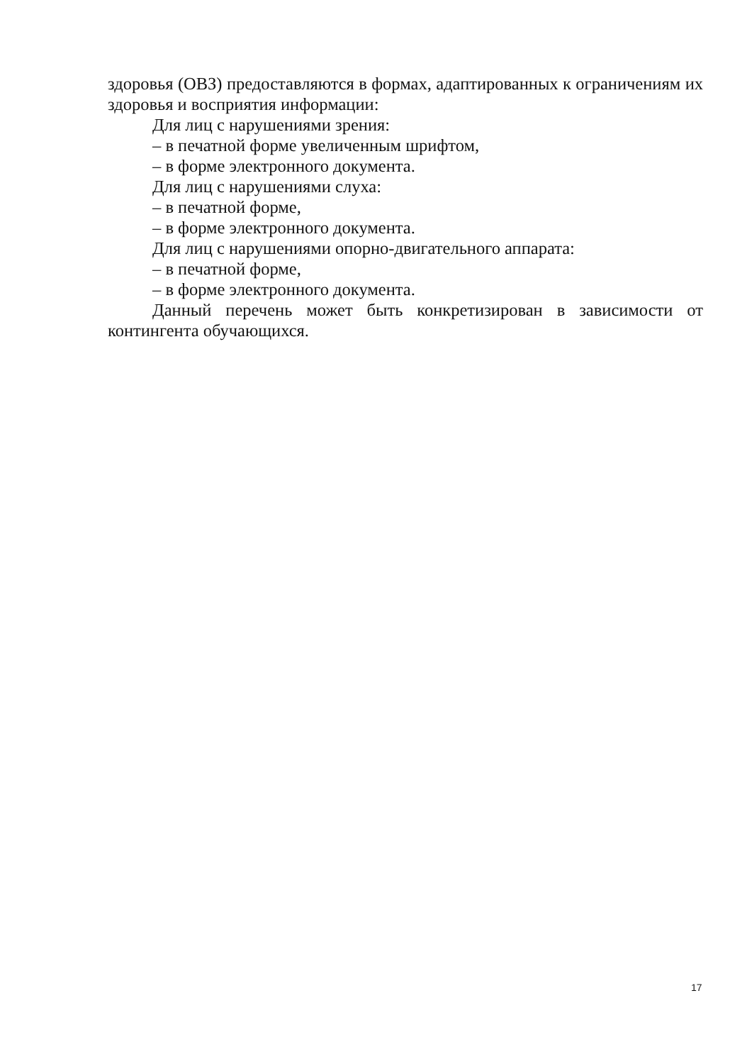здоровья (ОВЗ) предоставляются в формах, адаптированных к ограничениям их здоровья и восприятия информации:
Для лиц с нарушениями зрения:
– в печатной форме увеличенным шрифтом,
– в форме электронного документа.
Для лиц с нарушениями слуха:
– в печатной форме,
– в форме электронного документа.
Для лиц с нарушениями опорно-двигательного аппарата:
– в печатной форме,
– в форме электронного документа.
Данный перечень может быть конкретизирован в зависимости от контингента обучающихся.
17